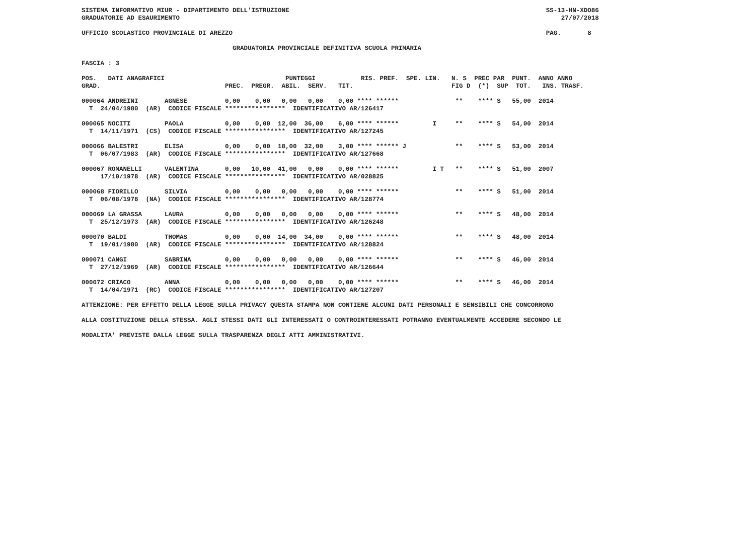SISTEMA INFORMATIVO MIUR - DIPARTIMENTO DELL'ISTRUZIONE                                                                    SS-13-HN-XDO86
GRADUATORIE AD ESAURIMENTO                                                                                                     27/07/2018

UFFICIO SCOLASTICO PROVINCIALE DI AREZZO                                                                                   PAG.       8

                                        GRADUATORIA PROVINCIALE DEFINITIVA SCUOLA PRIMARIA

FASCIA : 3

POS.   DATI ANAGRAFICI                                PUNTEGGI            RIS. PREF.  SPE. LIN.   N. S  PREC PAR  PUNT.  ANNO ANNO
GRAD.                                 PREC.  PREGR.  ABIL.  SERV.   TIT.                          FIG D  (*)  SUP  TOT.   INS. TRASF.

000064 ANDREINI       AGNESE          0,00    0,00   0,00   0,00    0,00 **** ******               **    **** S   55,00  2014
  T  24/04/1980  (AR)  CODICE FISCALE ****************  IDENTIFICATIVO AR/126417

000065 NOCITI         PAOLA           0,00    0,00  12,00  36,00    6,00 **** ******         I     **    **** S   54,00  2014
  T  14/11/1971  (CS)  CODICE FISCALE ****************  IDENTIFICATIVO AR/127245

000066 BALESTRI       ELISA           0,00    0,00  18,00  32,00    3,00 **** ****** J             **    **** S   53,00  2014
  T  06/07/1983  (AR)  CODICE FISCALE ****************  IDENTIFICATIVO AR/127668

000067 ROMANELLI      VALENTINA       0,00   10,00  41,00   0,00    0,00 **** ******         I T   **    **** S   51,00  2007
     17/10/1978  (AR)  CODICE FISCALE ****************  IDENTIFICATIVO AR/028825

000068 FIORILLO       SILVIA          0,00    0,00   0,00   0,00    0,00 **** ******               **    **** S   51,00  2014
  T  06/08/1978  (NA)  CODICE FISCALE ****************  IDENTIFICATIVO AR/128774

000069 LA GRASSA      LAURA           0,00    0,00   0,00   0,00    0,00 **** ******               **    **** S   48,00  2014
  T  25/12/1973  (AR)  CODICE FISCALE ****************  IDENTIFICATIVO AR/126248

000070 BALDI          THOMAS          0,00    0,00  14,00  34,00    0,00 **** ******               **    **** S   48,00  2014
  T  19/01/1980  (AR)  CODICE FISCALE ****************  IDENTIFICATIVO AR/128824

000071 CANGI          SABRINA         0,00    0,00   0,00   0,00    0,00 **** ******               **    **** S   46,00  2014
  T  27/12/1969  (AR)  CODICE FISCALE ****************  IDENTIFICATIVO AR/126644

000072 CRIACO         ANNA            0,00    0,00   0,00   0,00    0,00 **** ******               **    **** S   46,00  2014
  T  14/04/1971  (RC)  CODICE FISCALE ****************  IDENTIFICATIVO AR/127207

ATTENZIONE: PER EFFETTO DELLA LEGGE SULLA PRIVACY QUESTA STAMPA NON CONTIENE ALCUNI DATI PERSONALI E SENSIBILI CHE CONCORRONO

ALLA COSTITUZIONE DELLA STESSA. AGLI STESSI DATI GLI INTERESSATI O CONTROINTERESSATI POTRANNO EVENTUALMENTE ACCEDERE SECONDO LE

MODALITA' PREVISTE DALLA LEGGE SULLA TRASPARENZA DEGLI ATTI AMMINISTRATIVI.